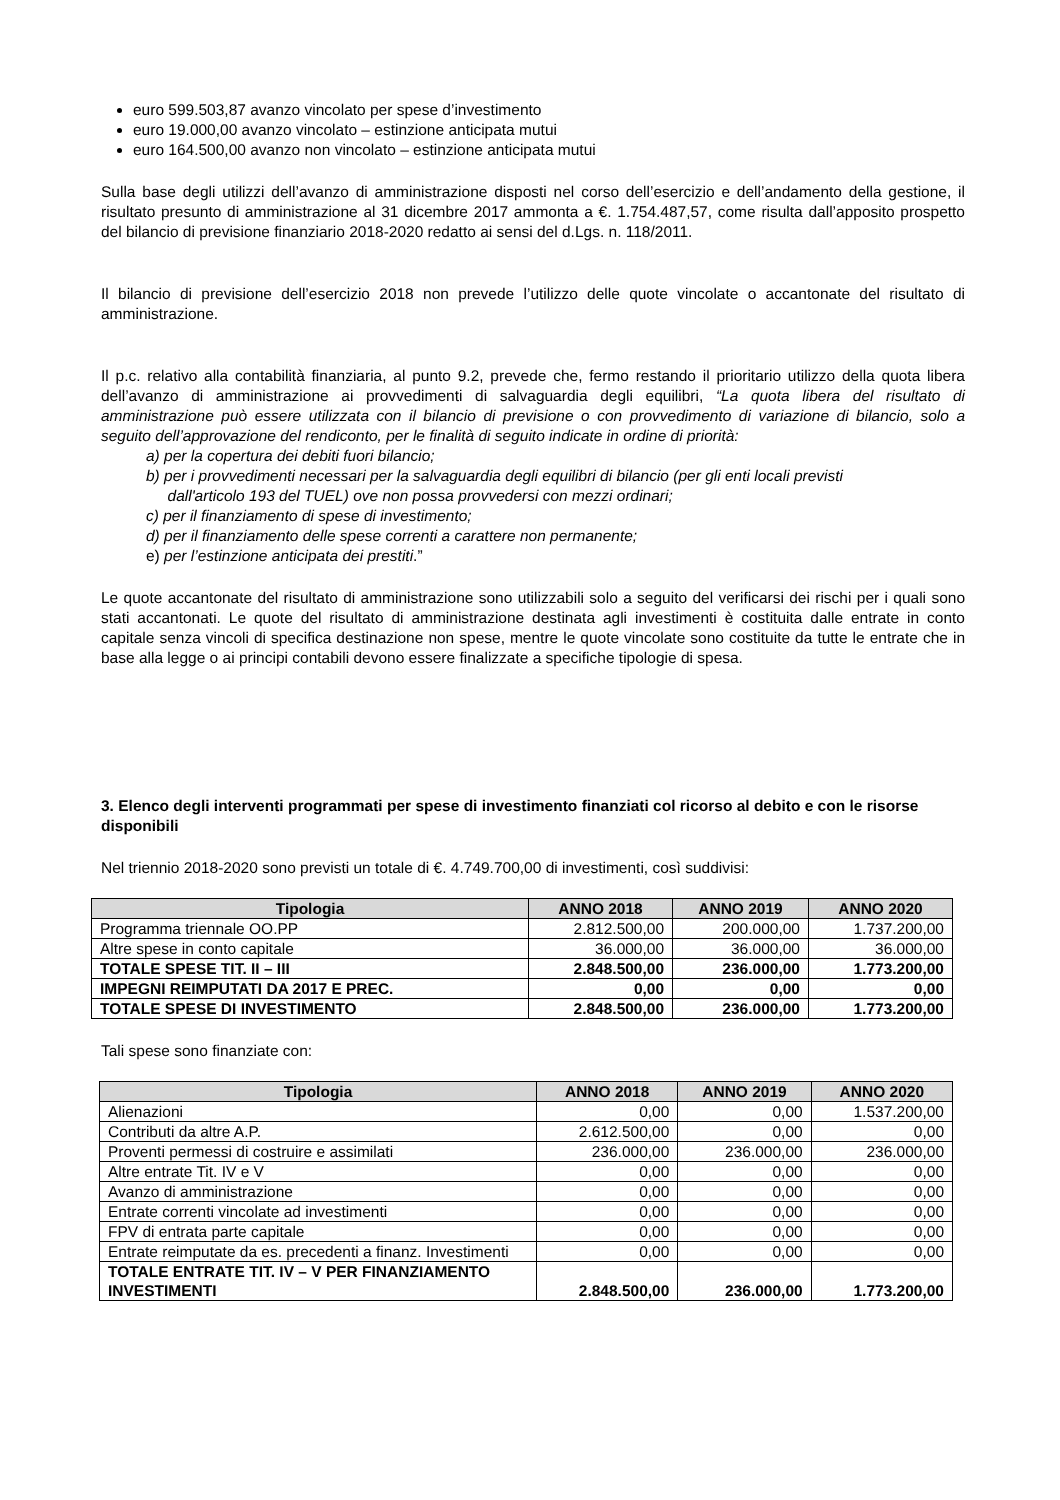euro 599.503,87 avanzo vincolato per spese d’investimento
euro 19.000,00 avanzo vincolato – estinzione anticipata mutui
euro 164.500,00 avanzo non vincolato – estinzione anticipata mutui
Sulla base degli utilizzi dell’avanzo di amministrazione disposti nel corso dell’esercizio e dell’andamento della gestione, il risultato presunto di amministrazione al 31 dicembre 2017 ammonta a €. 1.754.487,57, come risulta dall’apposito prospetto del bilancio di previsione finanziario 2018-2020 redatto ai sensi del d.Lgs. n. 118/2011.
Il bilancio di previsione dell’esercizio 2018 non prevede l’utilizzo delle quote vincolate o accantonate del risultato di amministrazione.
Il p.c. relativo alla contabilità finanziaria, al punto 9.2, prevede che, fermo restando il prioritario utilizzo della quota libera dell’avanzo di amministrazione ai provvedimenti di salvaguardia degli equilibri, “La quota libera del risultato di amministrazione può essere utilizzata con il bilancio di previsione o con provvedimento di variazione di bilancio, solo a seguito dell’approvazione del rendiconto, per le finalità di seguito indicate in ordine di priorità:
a) per la copertura dei debiti fuori bilancio;
b) per i provvedimenti necessari per la salvaguardia degli equilibri di bilancio (per gli enti locali previsti
dall'articolo 193 del TUEL) ove non possa provvedersi con mezzi ordinari;
c) per il finanziamento di spese di investimento;
d) per il finanziamento delle spese correnti a carattere non permanente;
e) per l’estinzione anticipata dei prestiti.”
Le quote accantonate del risultato di amministrazione sono utilizzabili solo a seguito del verificarsi dei rischi per i quali sono stati accantonati. Le quote del risultato di amministrazione destinata agli investimenti è costituita dalle entrate in conto capitale senza vincoli di specifica destinazione non spese, mentre le quote vincolate sono costituite da tutte le entrate che in base alla legge o ai principi contabili devono essere finalizzate a specifiche tipologie di spesa.
3. Elenco degli interventi programmati per spese di investimento finanziati col ricorso al debito e con le risorse disponibili
Nel triennio 2018-2020 sono previsti un totale di €. 4.749.700,00 di investimenti, così suddivisi:
| Tipologia | ANNO 2018 | ANNO 2019 | ANNO 2020 |
| --- | --- | --- | --- |
| Programma triennale OO.PP | 2.812.500,00 | 200.000,00 | 1.737.200,00 |
| Altre spese in conto capitale | 36.000,00 | 36.000,00 | 36.000,00 |
| TOTALE SPESE TIT. II – III | 2.848.500,00 | 236.000,00 | 1.773.200,00 |
| IMPEGNI REIMPUTATI DA 2017 E PREC. | 0,00 | 0,00 | 0,00 |
| TOTALE SPESE DI INVESTIMENTO | 2.848.500,00 | 236.000,00 | 1.773.200,00 |
Tali spese sono finanziate con:
| Tipologia | ANNO 2018 | ANNO 2019 | ANNO 2020 |
| --- | --- | --- | --- |
| Alienazioni | 0,00 | 0,00 | 1.537.200,00 |
| Contributi da altre A.P. | 2.612.500,00 | 0,00 | 0,00 |
| Proventi permessi di costruire e assimilati | 236.000,00 | 236.000,00 | 236.000,00 |
| Altre entrate Tit. IV e V | 0,00 | 0,00 | 0,00 |
| Avanzo di amministrazione | 0,00 | 0,00 | 0,00 |
| Entrate correnti vincolate ad investimenti | 0,00 | 0,00 | 0,00 |
| FPV di entrata parte capitale | 0,00 | 0,00 | 0,00 |
| Entrate reimputate da es. precedenti a finanz. Investimenti | 0,00 | 0,00 | 0,00 |
| TOTALE ENTRATE TIT. IV – V PER FINANZIAMENTO INVESTIMENTI | 2.848.500,00 | 236.000,00 | 1.773.200,00 |